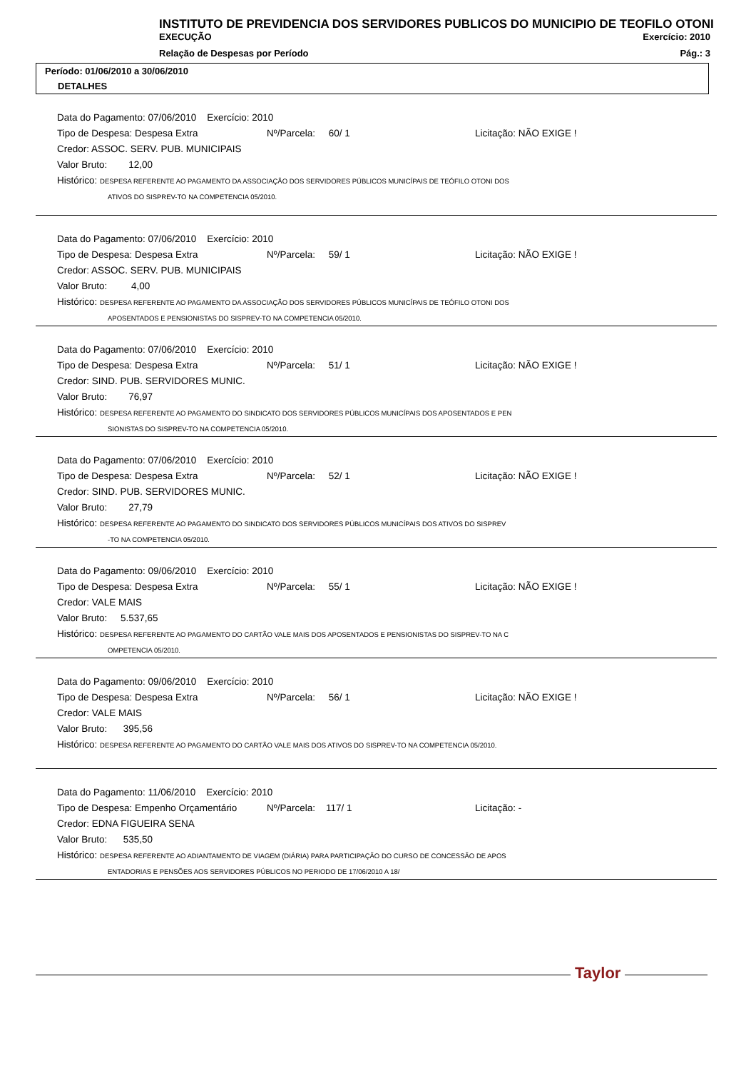INSTITUTO DE PREVIDENCIA DOS SERVIDORES PUBLICOS DO MUNICIPIO DE TEOFILO OTONI
EXECUÇÃO Exercício: 2010
Relação de Despesas por Período Pág.: 3
Período: 01/06/2010 a 30/06/2010
DETALHES
Data do Pagamento: 07/06/2010 Exercício: 2010
Tipo de Despesa: Despesa Extra Nº/Parcela: 60/ 1 Licitação: NÃO EXIGE !
Credor: ASSOC. SERV. PUB. MUNICIPAIS
Valor Bruto: 12,00
Histórico: DESPESA REFERENTE AO PAGAMENTO DA ASSOCIAÇÃO DOS SERVIDORES PÚBLICOS MUNICÍPAIS DE TEÓFILO OTONI DOS
ATIVOS DO SISPREV-TO NA COMPETENCIA 05/2010.
Data do Pagamento: 07/06/2010 Exercício: 2010
Tipo de Despesa: Despesa Extra Nº/Parcela: 59/ 1 Licitação: NÃO EXIGE !
Credor: ASSOC. SERV. PUB. MUNICIPAIS
Valor Bruto: 4,00
Histórico: DESPESA REFERENTE AO PAGAMENTO DA ASSOCIAÇÃO DOS SERVIDORES PÚBLICOS MUNICÍPAIS DE TEÓFILO OTONI DOS
APOSENTADOS E PENSIONISTAS DO SISPREV-TO NA COMPETENCIA 05/2010.
Data do Pagamento: 07/06/2010 Exercício: 2010
Tipo de Despesa: Despesa Extra Nº/Parcela: 51/ 1 Licitação: NÃO EXIGE !
Credor: SIND. PUB. SERVIDORES MUNIC.
Valor Bruto: 76,97
Histórico: DESPESA REFERENTE AO PAGAMENTO DO SINDICATO DOS SERVIDORES PÚBLICOS MUNICÍPAIS DOS APOSENTADOS E PEN
SIONISTAS DO SISPREV-TO NA COMPETENCIA 05/2010.
Data do Pagamento: 07/06/2010 Exercício: 2010
Tipo de Despesa: Despesa Extra Nº/Parcela: 52/ 1 Licitação: NÃO EXIGE !
Credor: SIND. PUB. SERVIDORES MUNIC.
Valor Bruto: 27,79
Histórico: DESPESA REFERENTE AO PAGAMENTO DO SINDICATO DOS SERVIDORES PÚBLICOS MUNICÍPAIS DOS ATIVOS DO SISPREV
-TO NA COMPETENCIA 05/2010.
Data do Pagamento: 09/06/2010 Exercício: 2010
Tipo de Despesa: Despesa Extra Nº/Parcela: 55/ 1 Licitação: NÃO EXIGE !
Credor: VALE MAIS
Valor Bruto: 5.537,65
Histórico: DESPESA REFERENTE AO PAGAMENTO DO CARTÃO VALE MAIS DOS APOSENTADOS E PENSIONISTAS DO SISPREV-TO NA C
OMPETENCIA 05/2010.
Data do Pagamento: 09/06/2010 Exercício: 2010
Tipo de Despesa: Despesa Extra Nº/Parcela: 56/ 1 Licitação: NÃO EXIGE !
Credor: VALE MAIS
Valor Bruto: 395,56
Histórico: DESPESA REFERENTE AO PAGAMENTO DO CARTÃO VALE MAIS DOS ATIVOS DO SISPREV-TO NA COMPETENCIA 05/2010.
Data do Pagamento: 11/06/2010 Exercício: 2010
Tipo de Despesa: Empenho Orçamentário Nº/Parcela: 117/ 1 Licitação: -
Credor: EDNA FIGUEIRA SENA
Valor Bruto: 535,50
Histórico: DESPESA REFERENTE AO ADIANTAMENTO DE VIAGEM (DIÁRIA) PARA PARTICIPAÇÃO DO CURSO DE CONCESSÃO DE APOS
ENTADORIAS E PENSÕES AOS SERVIDORES PÚBLICOS NO PERIODO DE 17/06/2010 A 18/
Taylor